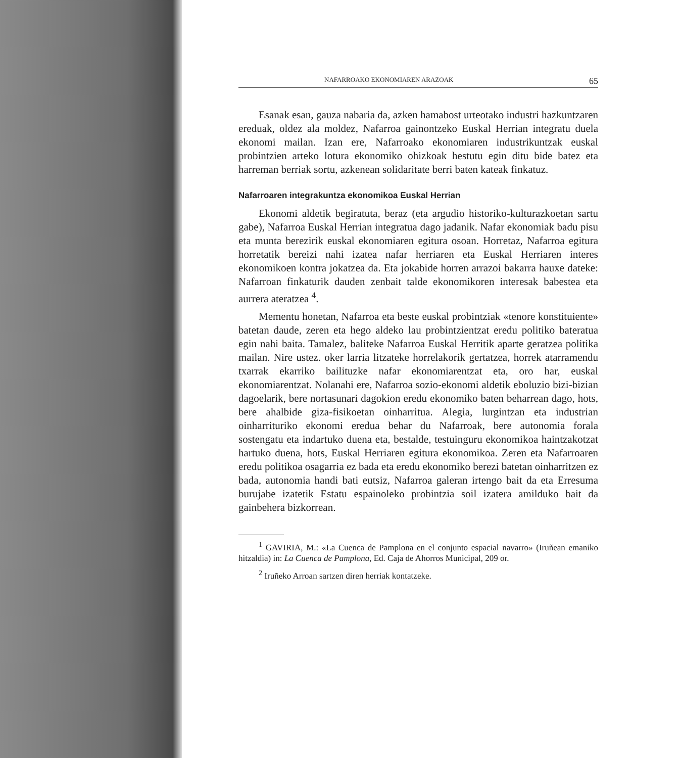NAFARROAKO EKONOMIAREN ARAZOAK 65
Esanak esan, gauza nabaria da, azken hamabost urteotako industri hazkuntzaren ereduak, oldez ala moldez, Nafarroa gainontzeko Euskal Herrian integratu duela ekonomi mailan. Izan ere, Nafarroako ekonomiaren industrikuntzak euskal probintzien arteko lotura ekonomiko ohizkoak hestutu egin ditu bide batez eta harreman berriak sortu, azkenean solidaritate berri baten kateak finkatuz.
Nafarroaren integrakuntza ekonomikoa Euskal Herrian
Ekonomi aldetik begiratuta, beraz (eta argudio historiko-kulturazkoetan sartu gabe), Nafarroa Euskal Herrian integratua dago jadanik. Nafar ekonomiak badu pisu eta munta berezirik euskal ekonomiaren egitura osoan. Horretaz, Nafarroa egitura horretatik bereizi nahi izatea nafar herriaren eta Euskal Herriaren interes ekonomikoen kontra jokatzea da. Eta jokabide horren arrazoi bakarra hauxe dateke: Nafarroan finkaturik dauden zenbait talde ekonomikoren interesak babestea eta aurrera ateratzea <sup>4</sup>.
Mementu honetan, Nafarroa eta beste euskal probintziak «tenore konstituiente» batetan daude, zeren eta hego aldeko lau probintzientzat eredu politiko bateratua egin nahi baita. Tamalez, baliteke Nafarroa Euskal Herritik aparte geratzea politika mailan. Nire ustez. oker larria litzateke horrelakorik gertatzea, horrek atarramendu txarrak ekarriko bailituzke nafar ekonomiarentzat eta, oro har, euskal ekonomiarentzat. Nolanahi ere, Nafarroa sozio-ekonomi aldetik eboluzio bizi-bizian dagoelarik, bere nortasunari dagokion eredu ekonomiko baten beharrean dago, hots, bere ahalbide giza-fisikoetan oinharritua. Alegia, lurgintzan eta industrian oinharrituriko ekonomi eredua behar du Nafarroak, bere autonomia forala sostengatu eta indartuko duena eta, bestalde, testuinguru ekonomikoa haintzakotzat hartuko duena, hots, Euskal Herriaren egitura ekonomikoa. Zeren eta Nafarroaren eredu politikoa osagarria ez bada eta eredu ekonomiko berezi batetan oinharritzen ez bada, autonomia handi bati eutsiz, Nafarroa galeran irtengo bait da eta Erresuma burujabe izatetik Estatu espainoleko probintzia soil izatera amilduko bait da gainbehera bizkorrean.
<sup>1</sup> GAVIRIA, M.: «La Cuenca de Pamplona en el conjunto espacial navarro» (Iruñean emaniko hitzaldia) in: La Cuenca de Pamplona, Ed. Caja de Ahorros Municipal, 209 or.
<sup>2</sup> Iruñeko Arroan sartzen diren herriak kontatzeke.